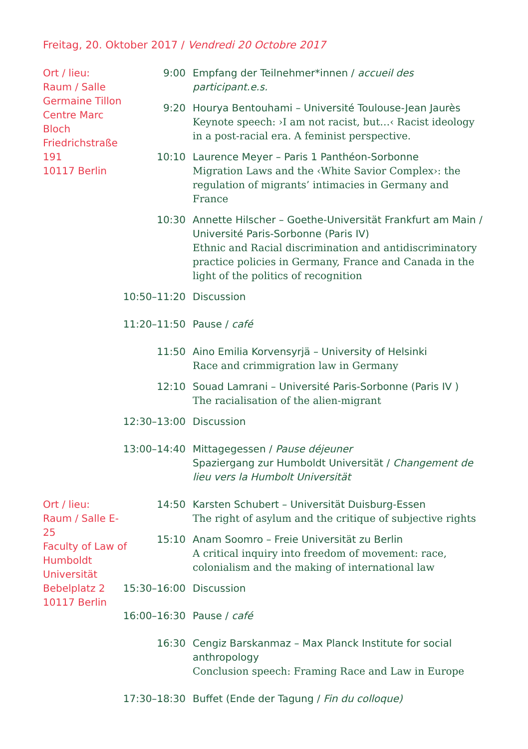Freitag, 20. Oktober 2017 / Vendredi 20 Octobre 2017
Ort / lieu:
Raum / Salle
Germaine Tillon
Centre Marc Bloch
Friedrichstraße 191
10117 Berlin
9:00 Empfang der Teilnehmer*innen / accueil des participant.e.s.
9:20 Hourya Bentouhami – Université Toulouse-Jean Jaurès
Keynote speech: ›I am not racist, but…‹ Racist ideology in a post-racial era. A feminist perspective.
10:10 Laurence Meyer – Paris 1 Panthéon-Sorbonne
Migration Laws and the ‹White Savior Complex›: the regulation of migrants’ intimacies in Germany and France
10:30 Annette Hilscher – Goethe-Universität Frankfurt am Main / Université Paris-Sorbonne (Paris IV)
Ethnic and Racial discrimination and antidiscriminatory practice policies in Germany, France and Canada in the light of the politics of recognition
10:50–11:20 Discussion
11:20–11:50 Pause / café
11:50 Aino Emilia Korvensyrjä – University of Helsinki
Race and crimmigration law in Germany
12:10 Souad Lamrani – Université Paris-Sorbonne (Paris IV )
The racialisation of the alien-migrant
12:30–13:00 Discussion
13:00–14:40 Mittagegessen / Pause déjeuner
Spaziergang zur Humboldt Universität / Changement de lieu vers la Humbolt Universität
Ort / lieu:
Raum / Salle E-25
Faculty of Law of
Humboldt Universität
Bebelplatz 2
10117 Berlin
14:50 Karsten Schubert – Universität Duisburg-Essen
The right of asylum and the critique of subjective rights
15:10 Anam Soomro – Freie Universität zu Berlin
A critical inquiry into freedom of movement: race, colonialism and the making of international law
15:30–16:00 Discussion
16:00–16:30 Pause / café
16:30 Cengiz Barskanmaz – Max Planck Institute for social anthropology
Conclusion speech: Framing Race and Law in Europe
17:30–18:30 Buffet (Ende der Tagung / Fin du colloque)